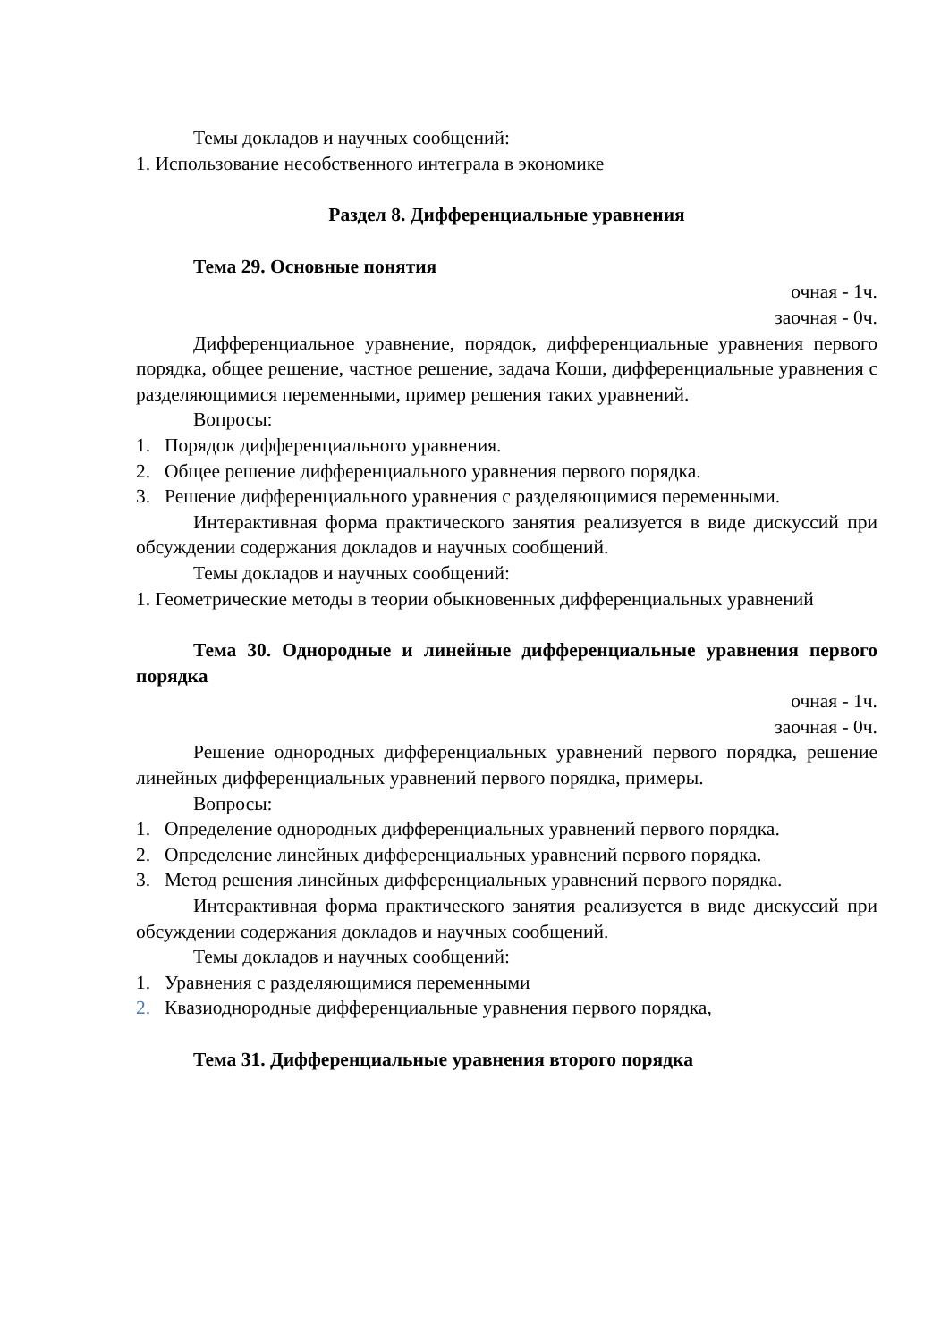Темы докладов и научных сообщений:
1. Использование несобственного интеграла в экономике
Раздел 8. Дифференциальные уравнения
Тема 29. Основные понятия
очная - 1ч.
заочная - 0ч.
Дифференциальное уравнение, порядок, дифференциальные уравнения первого порядка, общее решение, частное решение, задача Коши, дифференциальные уравнения с разделяющимися переменными, пример решения таких уравнений.
Вопросы:
1. Порядок дифференциального уравнения.
2. Общее решение дифференциального уравнения первого порядка.
3. Решение дифференциального уравнения с разделяющимися переменными.
Интерактивная форма практического занятия реализуется в виде дискуссий при обсуждении содержания докладов и научных сообщений.
Темы докладов и научных сообщений:
1. Геометрические методы в теории обыкновенных дифференциальных уравнений
Тема 30. Однородные и линейные дифференциальные уравнения первого порядка
очная - 1ч.
заочная - 0ч.
Решение однородных дифференциальных уравнений первого порядка, решение линейных дифференциальных уравнений первого порядка, примеры.
Вопросы:
1. Определение однородных дифференциальных уравнений первого порядка.
2. Определение линейных дифференциальных уравнений первого порядка.
3. Метод решения линейных дифференциальных уравнений первого порядка.
Интерактивная форма практического занятия реализуется в виде дискуссий при обсуждении содержания докладов и научных сообщений.
Темы докладов и научных сообщений:
1. Уравнения с разделяющимися переменными
2. Квазиоднородные дифференциальные уравнения первого порядка,
Тема 31. Дифференциальные уравнения второго порядка